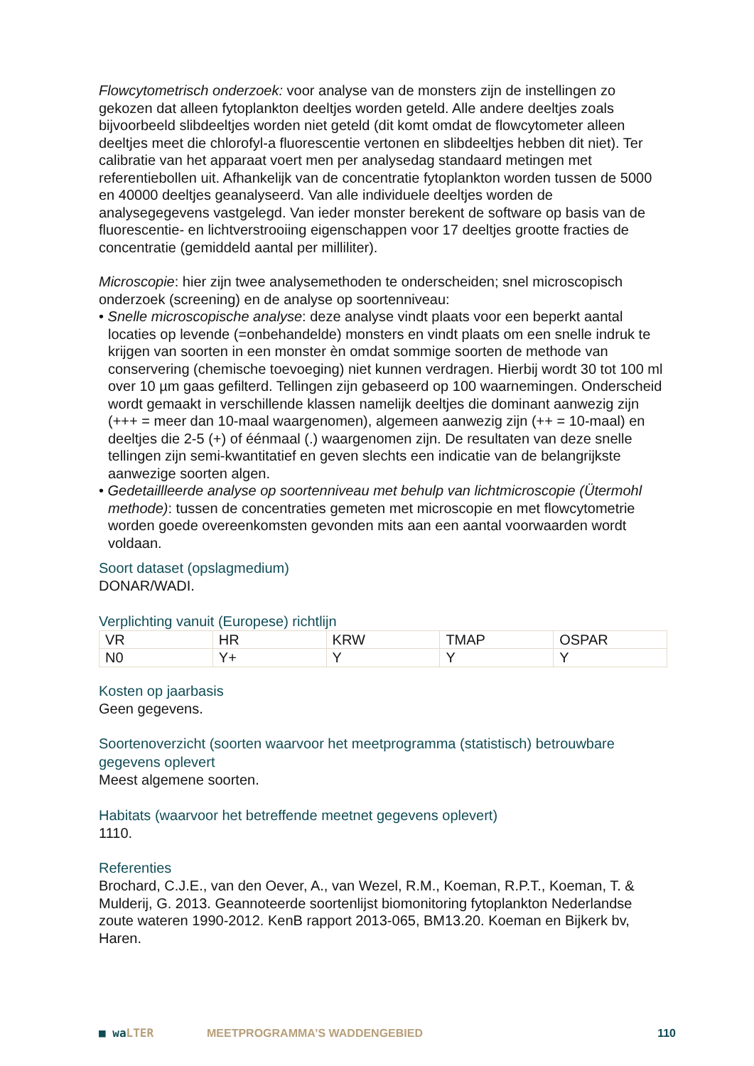Flowcytometrisch onderzoek: voor analyse van de monsters zijn de instellingen zo gekozen dat alleen fytoplankton deeltjes worden geteld. Alle andere deeltjes zoals bijvoorbeeld slibdeeltjes worden niet geteld (dit komt omdat de flowcytometer alleen deeltjes meet die chlorofyl-a fluorescentie vertonen en slibdeeltjes hebben dit niet). Ter calibratie van het apparaat voert men per analysedag standaard metingen met referentiebollen uit. Afhankelijk van de concentratie fytoplankton worden tussen de 5000 en 40000 deeltjes geanalyseerd. Van alle individuele deeltjes worden de analysegegevens vastgelegd. Van ieder monster berekent de software op basis van de fluorescentie- en lichtverstrooiing eigenschappen voor 17 deeltjes grootte fracties de concentratie (gemiddeld aantal per milliliter).
Microscopie: hier zijn twee analysemethoden te onderscheiden; snel microscopisch onderzoek (screening) en de analyse op soortenniveau:
• Snelle microscopische analyse: deze analyse vindt plaats voor een beperkt aantal locaties op levende (=onbehandelde) monsters en vindt plaats om een snelle indruk te krijgen van soorten in een monster èn omdat sommige soorten de methode van conservering (chemische toevoeging) niet kunnen verdragen. Hierbij wordt 30 tot 100 ml over 10 µm gaas gefilterd. Tellingen zijn gebaseerd op 100 waarnemingen. Onderscheid wordt gemaakt in verschillende klassen namelijk deeltjes die dominant aanwezig zijn (+++ = meer dan 10-maal waargenomen), algemeen aanwezig zijn (++ = 10-maal) en deeltjes die 2-5 (+) of éénmaal (.) waargenomen zijn. De resultaten van deze snelle tellingen zijn semi-kwantitatief en geven slechts een indicatie van de belangrijkste aanwezige soorten algen.
• Gedetailllеerde analyse op soortenniveau met behulp van lichtmicroscopie (Ütermohl methode): tussen de concentraties gemeten met microscopie en met flowcytometrie worden goede overeenkomsten gevonden mits aan een aantal voorwaarden wordt voldaan.
Soort dataset (opslagmedium)
DONAR/WADI.
Verplichting vanuit (Europese) richtlijn
| VR | HR | KRW | TMAP | OSPAR |
| N0 | Y+ | Y | Y | Y |
Kosten op jaarbasis
Geen gegevens.
Soortenoverzicht (soorten waarvoor het meetprogramma (statistisch) betrouwbare gegevens oplevert
Meest algemene soorten.
Habitats (waarvoor het betreffende meetnet gegevens oplevert)
1110.
Referenties
Brochard, C.J.E., van den Oever, A., van Wezel, R.M., Koeman, R.P.T., Koeman, T. & Mulderij, G. 2013. Geannoteerde soortenlijst biomonitoring fytoplankton Nederlandse zoute wateren 1990-2012. KenB rapport 2013-065, BM13.20. Koeman en Bijkerk bv, Haren.
■ waLTER MEETPROGRAMMA’S WADDENGEBIED 110